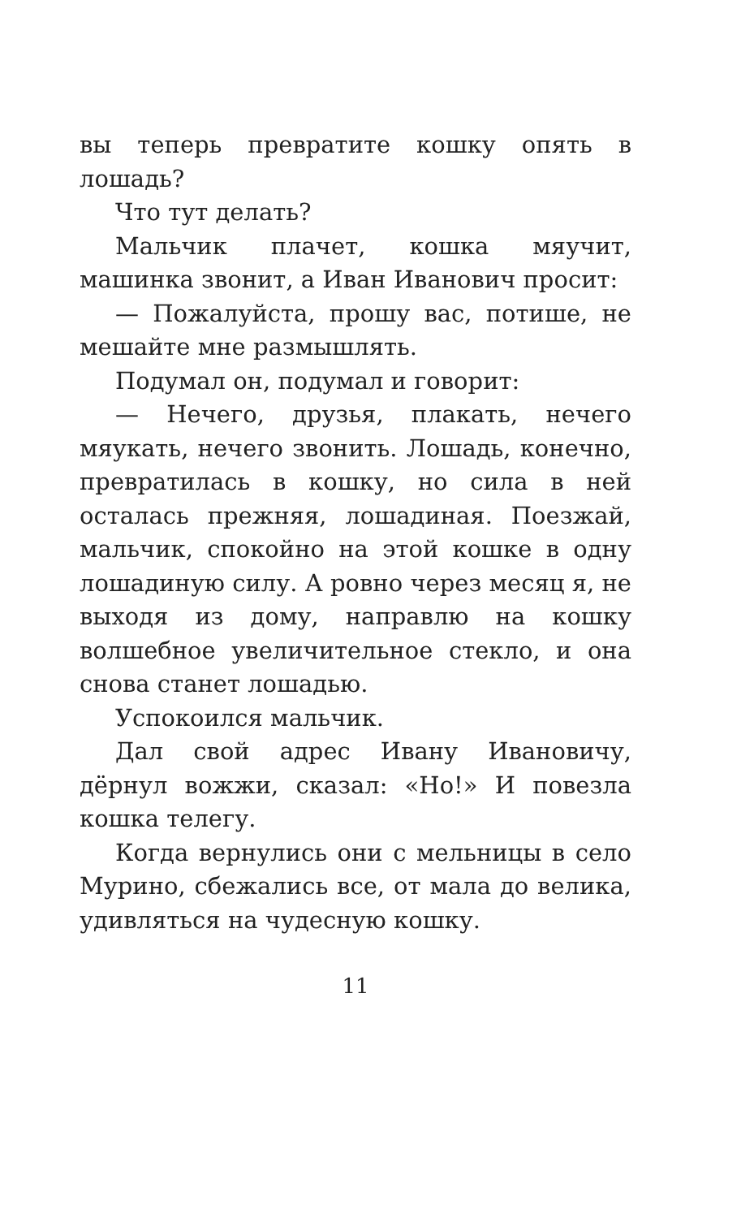вы теперь превратите кошку опять в лошадь?
Что тут делать?
Мальчик плачет, кошка мяучит, машинка звонит, а Иван Иванович просит:
— Пожалуйста, прошу вас, потише, не мешайте мне размышлять.
Подумал он, подумал и говорит:
— Нечего, друзья, плакать, нечего мяукать, нечего звонить. Лошадь, конечно, превратилась в кошку, но сила в ней осталась прежняя, лошадиная. Поезжай, мальчик, спокойно на этой кошке в одну лошадиную силу. А ровно через месяц я, не выходя из дому, направлю на кошку волшебное увеличительное стекло, и она снова станет лошадью.
Успокоился мальчик.
Дал свой адрес Ивану Ивановичу, дёрнул вожжи, сказал: «Но!» И повезла кошка телегу.
Когда вернулись они с мельницы в село Мурино, сбежались все, от мала до велика, удивляться на чудесную кошку.
11